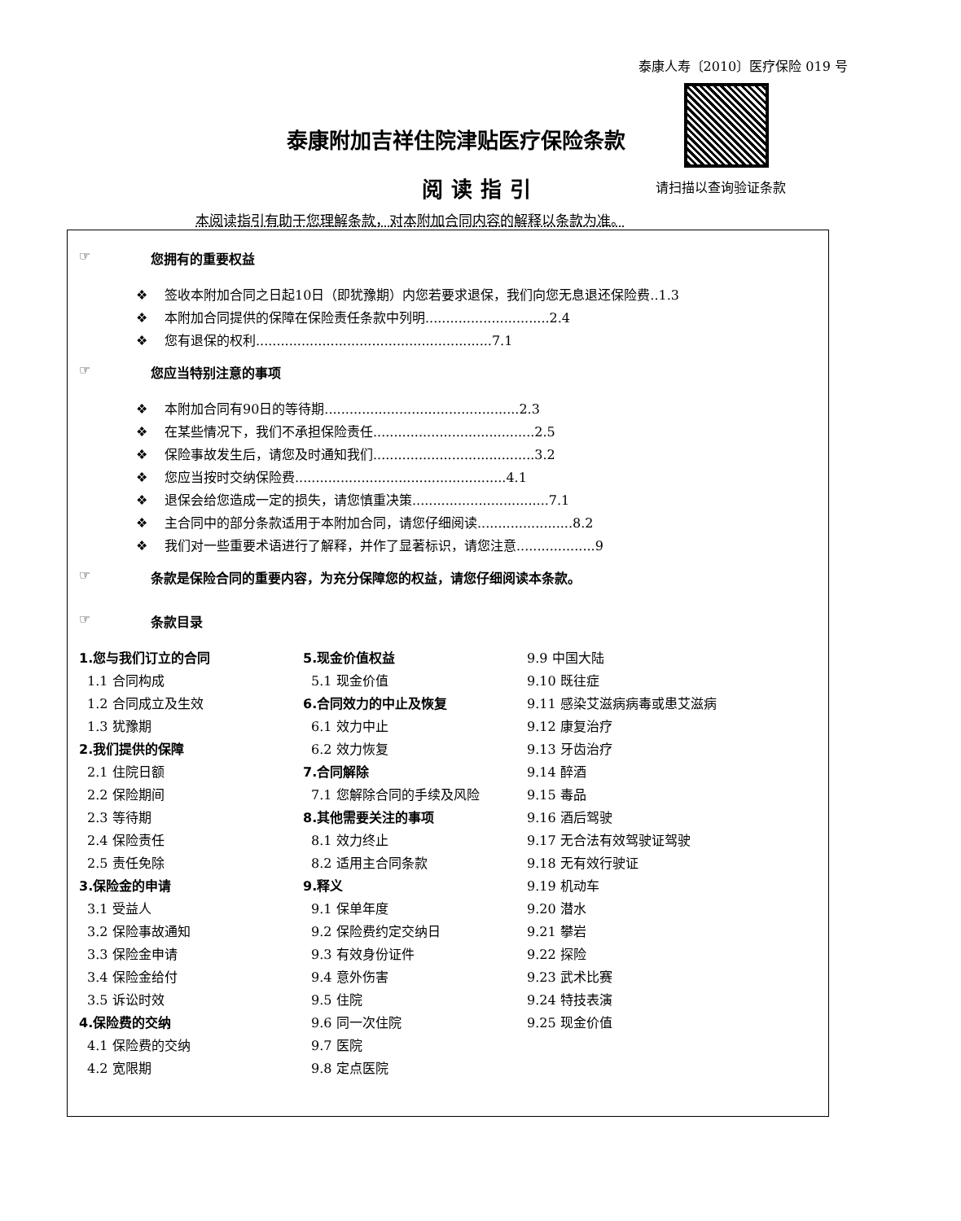泰康人寿〔2010〕医疗保险 019 号
泰康附加吉祥住院津贴医疗保险条款
阅读指引 请扫描以查询验证条款
本阅读指引有助于您理解条款，对本附加合同内容的解释以条款为准。
☞ 您拥有的重要权益
❖ 签收本附加合同之日起10日（即犹豫期）内您若要求退保，我们向您无息退还保险费..1.3
❖ 本附加合同提供的保障在保险责任条款中列明..............................2.4
❖ 您有退保的权利.........................................................7.1
☞ 您应当特别注意的事项
❖ 本附加合同有90日的等待期...............................................2.3
❖ 在某些情况下，我们不承担保险责任.......................................2.5
❖ 保险事故发生后，请您及时通知我们.......................................3.2
❖ 您应当按时交纳保险费...................................................4.1
❖ 退保会给您造成一定的损失，请您慎重决策.................................7.1
❖ 主合同中的部分条款适用于本附加合同，请您仔细阅读.......................8.2
❖ 我们对一些重要术语进行了解释，并作了显著标识，请您注意...................9
☞ 条款是保险合同的重要内容，为充分保障您的权益，请您仔细阅读本条款。
☞ 条款目录
1.您与我们订立的合同
1.1 合同构成
1.2 合同成立及生效
1.3 犹豫期
2.我们提供的保障
2.1 住院日额
2.2 保险期间
2.3 等待期
2.4 保险责任
2.5 责任免除
3.保险金的申请
3.1 受益人
3.2 保险事故通知
3.3 保险金申请
3.4 保险金给付
3.5 诉讼时效
4.保险费的交纳
4.1 保险费的交纳
4.2 宽限期
5.现金价值权益
5.1 现金价值
6.合同效力的中止及恢复
6.1 效力中止
6.2 效力恢复
7.合同解除
7.1 您解除合同的手续及风险
8.其他需要关注的事项
8.1 效力终止
8.2 适用主合同条款
9.释义
9.1 保单年度
9.2 保险费约定交纳日
9.3 有效身份证件
9.4 意外伤害
9.5 住院
9.6 同一次住院
9.7 医院
9.8 定点医院
9.9 中国大陆
9.10 既往症
9.11 感染艾滋病病毒或患艾滋病
9.12 康复治疗
9.13 牙齿治疗
9.14 醉酒
9.15 毒品
9.16 酒后驾驶
9.17 无合法有效驾驶证驾驶
9.18 无有效行驶证
9.19 机动车
9.20 潜水
9.21 攀岩
9.22 探险
9.23 武术比赛
9.24 特技表演
9.25 现金价值